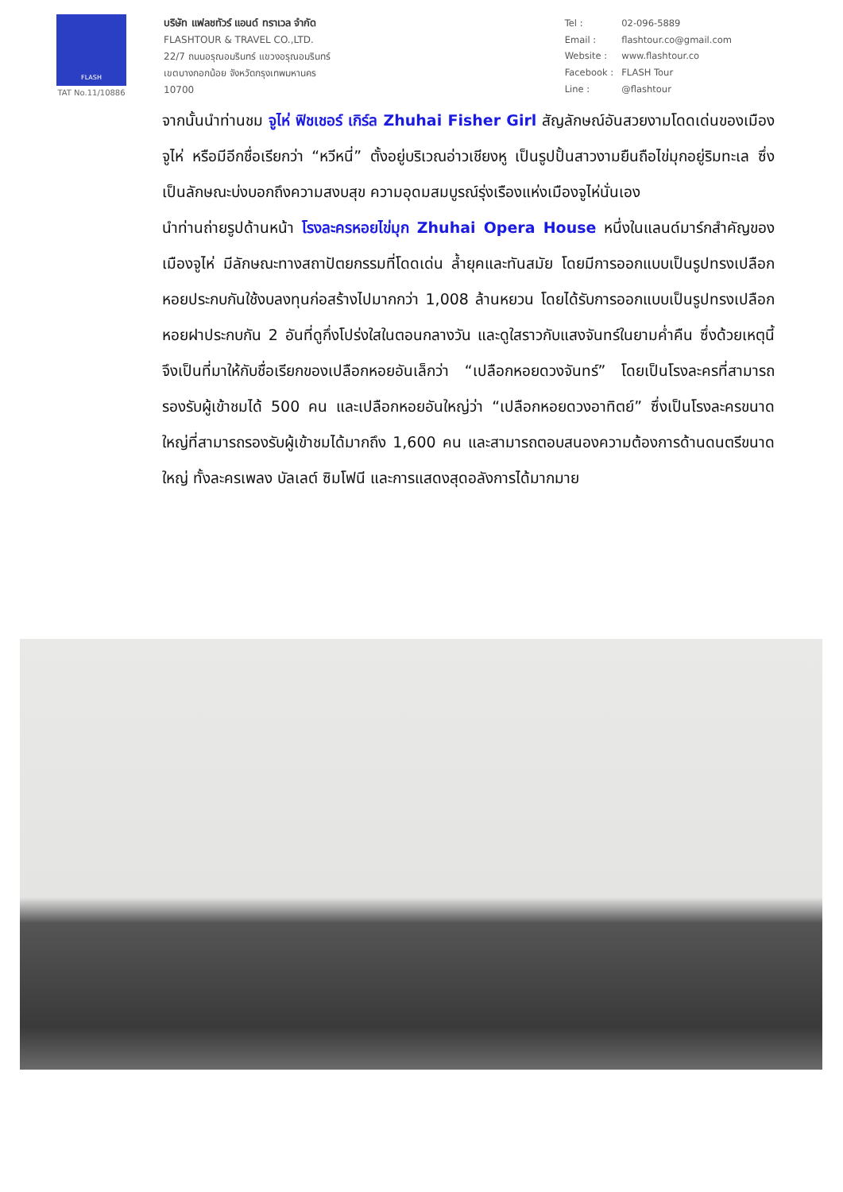FLASH
TAT No.11/10886
บริษัท แฟลชทัวร์ แอนด์ ทราเวล จำกัด
FLASHTOUR & TRAVEL CO.,LTD.
22/7 ถนนอรุณอมรินทร์ แขวงอรุณอมรินทร์
เขตบางกอกน้อย จังหวัดกรุงเทพมหานคร
10700
| Tel : | 02-096-5889 |
| Email : | flashtour.co@gmail.com |
| Website : | www.flashtour.co |
| Facebook : | FLASH Tour |
| Line : | @flashtour |
จากนั้นนำท่านชม จูไห่ ฟิชเชอร์ เกิร์ล Zhuhai Fisher Girl สัญลักษณ์อันสวยงามโดดเด่นของเมืองจูไห่ หรือมีอีกชื่อเรียกว่า “หวีหนี่” ตั้งอยู่บริเวณอ่าวเชียงหู เป็นรูปปั้นสาวงามยืนถือไข่มุกอยู่ริมทะเล ซึ่งเป็นลักษณะบ่งบอกถึงความสงบสุข ความอุดมสมบูรณ์รุ่งเรืองแห่งเมืองจูไห่นั่นเอง
นำท่านถ่ายรูปด้านหน้า โรงละครหอยไข่มุก Zhuhai Opera House หนึ่งในแลนด์มาร์กสำคัญของเมืองจูไห่ มีลักษณะทางสถาปัตยกรรมที่โดดเด่น ล้ำยุคและทันสมัย โดยมีการออกแบบเป็นรูปทรงเปลือกหอยประกบกันใช้งบลงทุนก่อสร้างไปมากกว่า 1,008 ล้านหยวน โดยได้รับการออกแบบเป็นรูปทรงเปลือกหอยฝาประกบกัน 2 อันที่ดูกึ่งโปร่งใสในตอนกลางวัน และดูใสราวกับแสงจันทร์ในยามค่ำคืน ซึ่งด้วยเหตุนี้จึงเป็นที่มาให้กับชื่อเรียกของเปลือกหอยอันเล็กว่า “เปลือกหอยดวงจันทร์” โดยเป็นโรงละครที่สามารถรองรับผู้เข้าชมได้ 500 คน และเปลือกหอยอันใหญ่ว่า “เปลือกหอยดวงอาทิตย์” ซึ่งเป็นโรงละครขนาดใหญ่ที่สามารถรองรับผู้เข้าชมได้มากถึง 1,600 คน และสามารถตอบสนองความต้องการด้านดนตรีขนาดใหญ่ ทั้งละครเพลง บัลเลต์ ซิมโฟนี และการแสดงสุดอลังการได้มากมาย